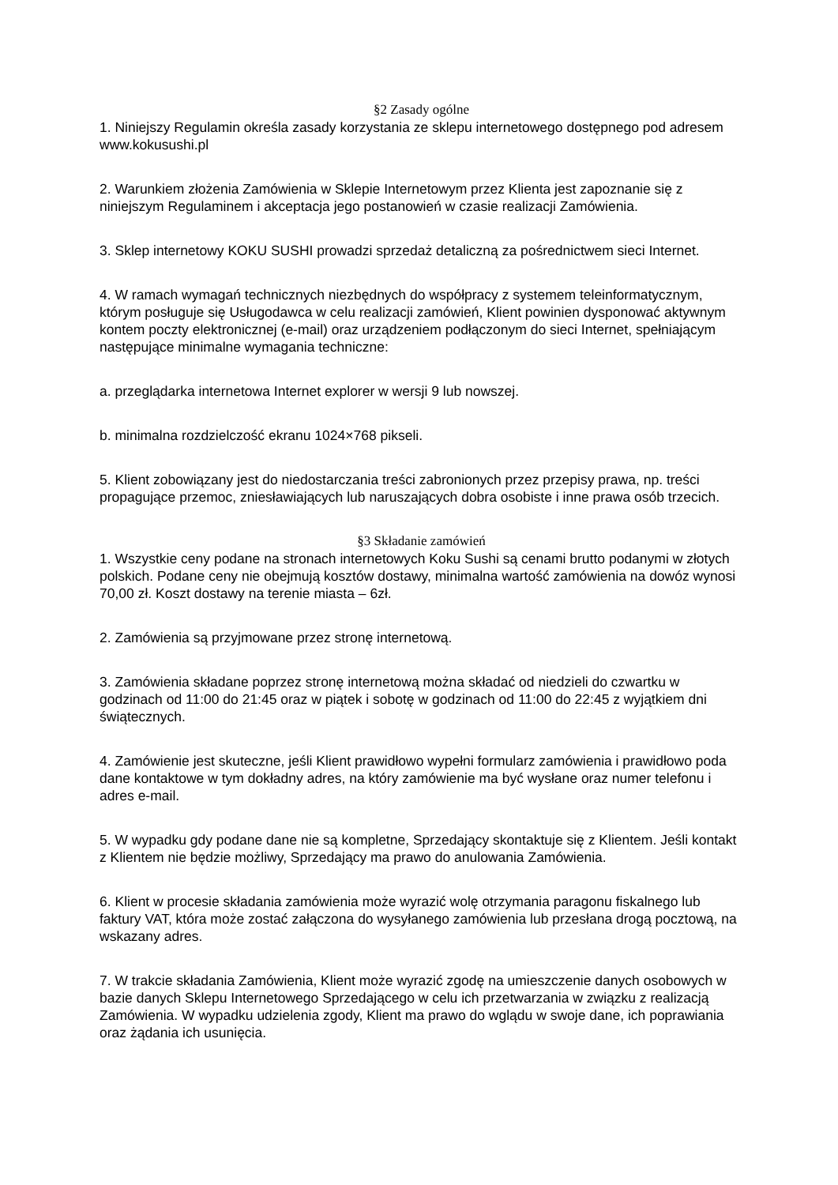§2 Zasady ogólne
1. Niniejszy Regulamin określa zasady korzystania ze sklepu internetowego dostępnego pod adresem www.kokusushi.pl
2. Warunkiem złożenia Zamówienia w Sklepie Internetowym przez Klienta jest zapoznanie się z niniejszym Regulaminem i akceptacja jego postanowień w czasie realizacji Zamówienia.
3. Sklep internetowy KOKU SUSHI prowadzi sprzedaż detaliczną za pośrednictwem sieci Internet.
4. W ramach wymagań technicznych niezbędnych do współpracy z systemem teleinformatycznym, którym posługuje się Usługodawca w celu realizacji zamówień, Klient powinien dysponować aktywnym kontem poczty elektronicznej (e-mail) oraz urządzeniem podłączonym do sieci Internet, spełniającym następujące minimalne wymagania techniczne:
a. przeglądarka internetowa Internet explorer w wersji 9 lub nowszej.
b. minimalna rozdzielczość ekranu 1024×768 pikseli.
5. Klient zobowiązany jest do niedostarczania treści zabronionych przez przepisy prawa, np. treści propagujące przemoc, zniesławiających lub naruszających dobra osobiste i inne prawa osób trzecich.
§3 Składanie zamówień
1. Wszystkie ceny podane na stronach internetowych Koku Sushi są cenami brutto podanymi w złotych polskich. Podane ceny nie obejmują kosztów dostawy, minimalna wartość zamówienia na dowóz wynosi 70,00 zł. Koszt dostawy na terenie miasta – 6zł.
2. Zamówienia są przyjmowane przez stronę internetową.
3. Zamówienia składane poprzez stronę internetową można składać od niedzieli do czwartku w godzinach od 11:00 do 21:45 oraz w piątek i sobotę w godzinach od 11:00 do 22:45 z wyjątkiem dni świątecznych.
4. Zamówienie jest skuteczne, jeśli Klient prawidłowo wypełni formularz zamówienia i prawidłowo poda dane kontaktowe w tym dokładny adres, na który zamówienie ma być wysłane oraz numer telefonu i adres e-mail.
5. W wypadku gdy podane dane nie są kompletne, Sprzedający skontaktuje się z Klientem. Jeśli kontakt z Klientem nie będzie możliwy, Sprzedający ma prawo do anulowania Zamówienia.
6. Klient w procesie składania zamówienia może wyrazić wolę otrzymania paragonu fiskalnego lub faktury VAT, która może zostać załączona do wysyłanego zamówienia lub przesłana drogą pocztową, na wskazany adres.
7. W trakcie składania Zamówienia, Klient może wyrazić zgodę na umieszczenie danych osobowych w bazie danych Sklepu Internetowego Sprzedającego w celu ich przetwarzania w związku z realizacją Zamówienia. W wypadku udzielenia zgody, Klient ma prawo do wglądu w swoje dane, ich poprawiania oraz żądania ich usunięcia.